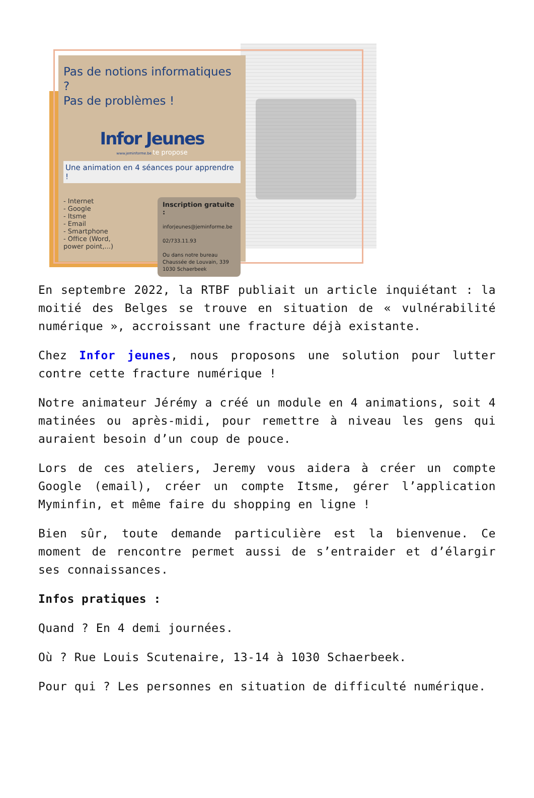Pas de notions informatiques ?
Pas de problèmes !
Infor Jeunes
www.jeminforme.be te propose
Une animation en 4 séances pour apprendre !
- Internet
- Google
- Itsme
- Email
- Smartphone
- Office (Word,
power point,...)
Inscription gratuite :
inforjeunes@jeminforme.be
02/733.11.93
Ou dans notre bureau Chaussée de Louvain, 339 1030 Schaerbeek
En septembre 2022, la RTBF publiait un article inquiétant : la moitié des Belges se trouve en situation de « vulnérabilité numérique », accroissant une fracture déjà existante.
Chez Infor jeunes, nous proposons une solution pour lutter contre cette fracture numérique !
Notre animateur Jérémy a créé un module en 4 animations, soit 4 matinées ou après-midi, pour remettre à niveau les gens qui auraient besoin d’un coup de pouce.
Lors de ces ateliers, Jeremy vous aidera à créer un compte Google (email), créer un compte Itsme, gérer l’application Myminfin, et même faire du shopping en ligne !
Bien sûr, toute demande particulière est la bienvenue. Ce moment de rencontre permet aussi de s’entraider et d’élargir ses connaissances.
Infos pratiques :
Quand ? En 4 demi journées.
Où ? Rue Louis Scutenaire, 13-14 à 1030 Schaerbeek.
Pour qui ? Les personnes en situation de difficulté numérique.